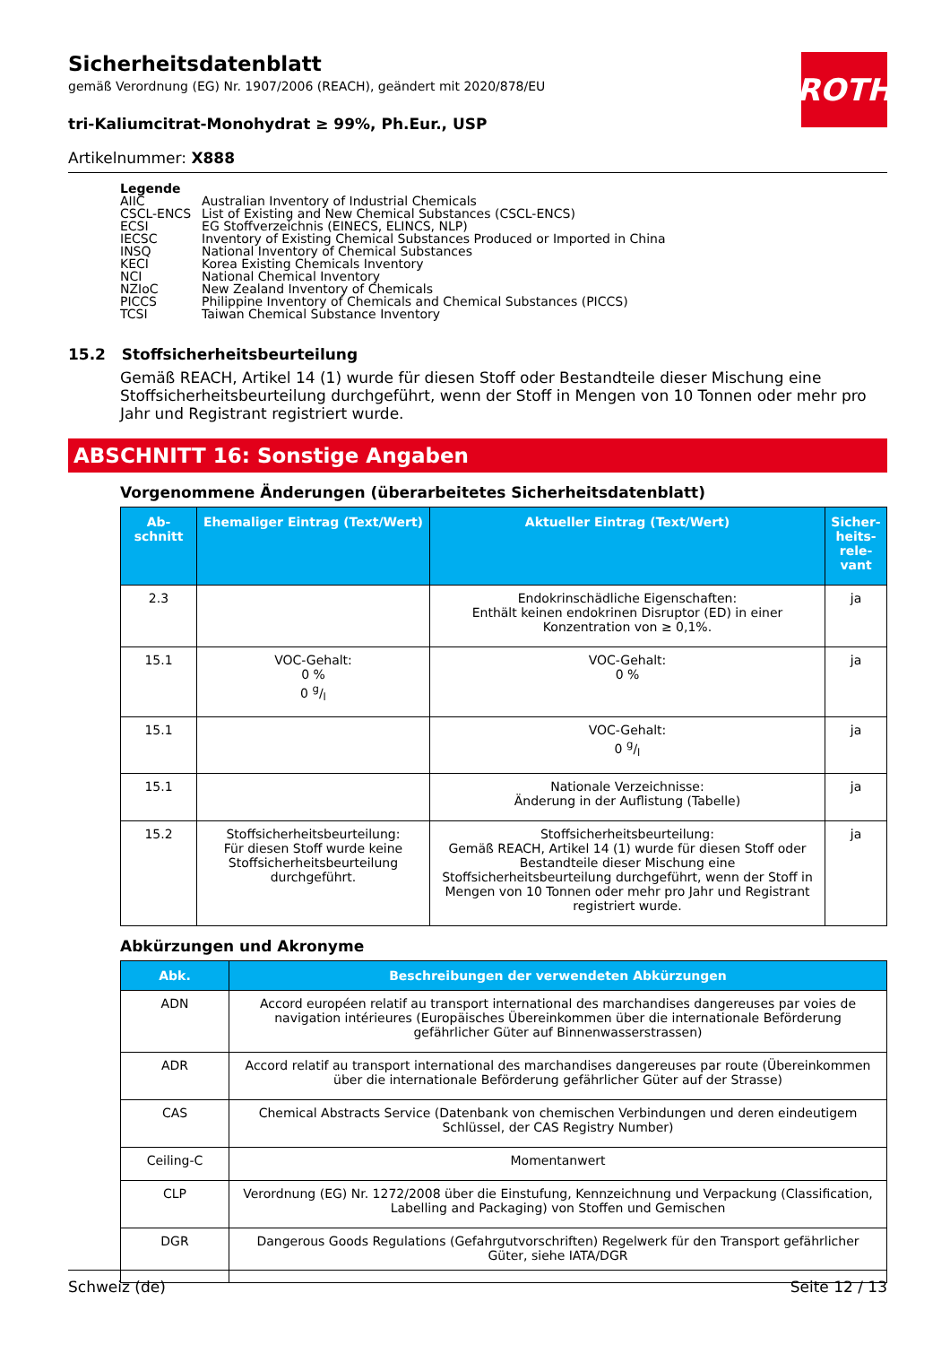ROTH
Sicherheitsdatenblatt
gemäß Verordnung (EG) Nr. 1907/2006 (REACH), geändert mit 2020/878/EU
tri-Kaliumcitrat-Monohydrat ≥ 99%, Ph.Eur., USP
Artikelnummer: X888
Legende
| AIIC | Australian Inventory of Industrial Chemicals |
| CSCL-ENCS | List of Existing and New Chemical Substances (CSCL-ENCS) |
| ECSI | EG Stoffverzeichnis (EINECS, ELINCS, NLP) |
| IECSC | Inventory of Existing Chemical Substances Produced or Imported in China |
| INSQ | National Inventory of Chemical Substances |
| KECI | Korea Existing Chemicals Inventory |
| NCI | National Chemical Inventory |
| NZIoC | New Zealand Inventory of Chemicals |
| PICCS | Philippine Inventory of Chemicals and Chemical Substances (PICCS) |
| TCSI | Taiwan Chemical Substance Inventory |
15.2 Stoffsicherheitsbeurteilung
Gemäß REACH, Artikel 14 (1) wurde für diesen Stoff oder Bestandteile dieser Mischung eine Stoffsicherheitsbeurteilung durchgeführt, wenn der Stoff in Mengen von 10 Tonnen oder mehr pro Jahr und Registrant registriert wurde.
ABSCHNITT 16: Sonstige Angaben
Vorgenommene Änderungen (überarbeitetes Sicherheitsdatenblatt)
| Ab-schnitt | Ehemaliger Eintrag (Text/Wert) | Aktueller Eintrag (Text/Wert) | Sicher-heits-rele-vant |
| --- | --- | --- | --- |
| 2.3 | | Endokrinschädliche Eigenschaften: Enthält keinen endokrinen Disruptor (ED) in einer Konzentration von ≥ 0,1%. | ja |
| 15.1 | VOC-Gehalt: 0 % 0 g/l | VOC-Gehalt: 0 % | ja |
| 15.1 | | VOC-Gehalt: 0 g/l | ja |
| 15.1 | | Nationale Verzeichnisse: Änderung in der Auflistung (Tabelle) | ja |
| 15.2 | Stoffsicherheitsbeurteilung: Für diesen Stoff wurde keine Stoffsicherheitsbeurteilung durchgeführt. | Stoffsicherheitsbeurteilung: Gemäß REACH, Artikel 14 (1) wurde für diesen Stoff oder Bestandteile dieser Mischung eine Stoffsicherheitsbeurteilung durchgeführt, wenn der Stoff in Mengen von 10 Tonnen oder mehr pro Jahr und Registrant registriert wurde. | ja |
Abkürzungen und Akronyme
| Abk. | Beschreibungen der verwendeten Abkürzungen |
| --- | --- |
| ADN | Accord européen relatif au transport international des marchandises dangereuses par voies de navigation intérieures (Europäisches Übereinkommen über die internationale Beförderung gefährlicher Güter auf Binnenwasserstrassen) |
| ADR | Accord relatif au transport international des marchandises dangereuses par route (Übereinkommen über die internationale Beförderung gefährlicher Güter auf der Strasse) |
| CAS | Chemical Abstracts Service (Datenbank von chemischen Verbindungen und deren eindeutigem Schlüssel, der CAS Registry Number) |
| Ceiling-C | Momentanwert |
| CLP | Verordnung (EG) Nr. 1272/2008 über die Einstufung, Kennzeichnung und Verpackung (Classification, Labelling and Packaging) von Stoffen und Gemischen |
| DGR | Dangerous Goods Regulations (Gefahrgutvorschriften) Regelwerk für den Transport gefährlicher Güter, siehe IATA/DGR |
Schweiz (de) Seite 12 / 13